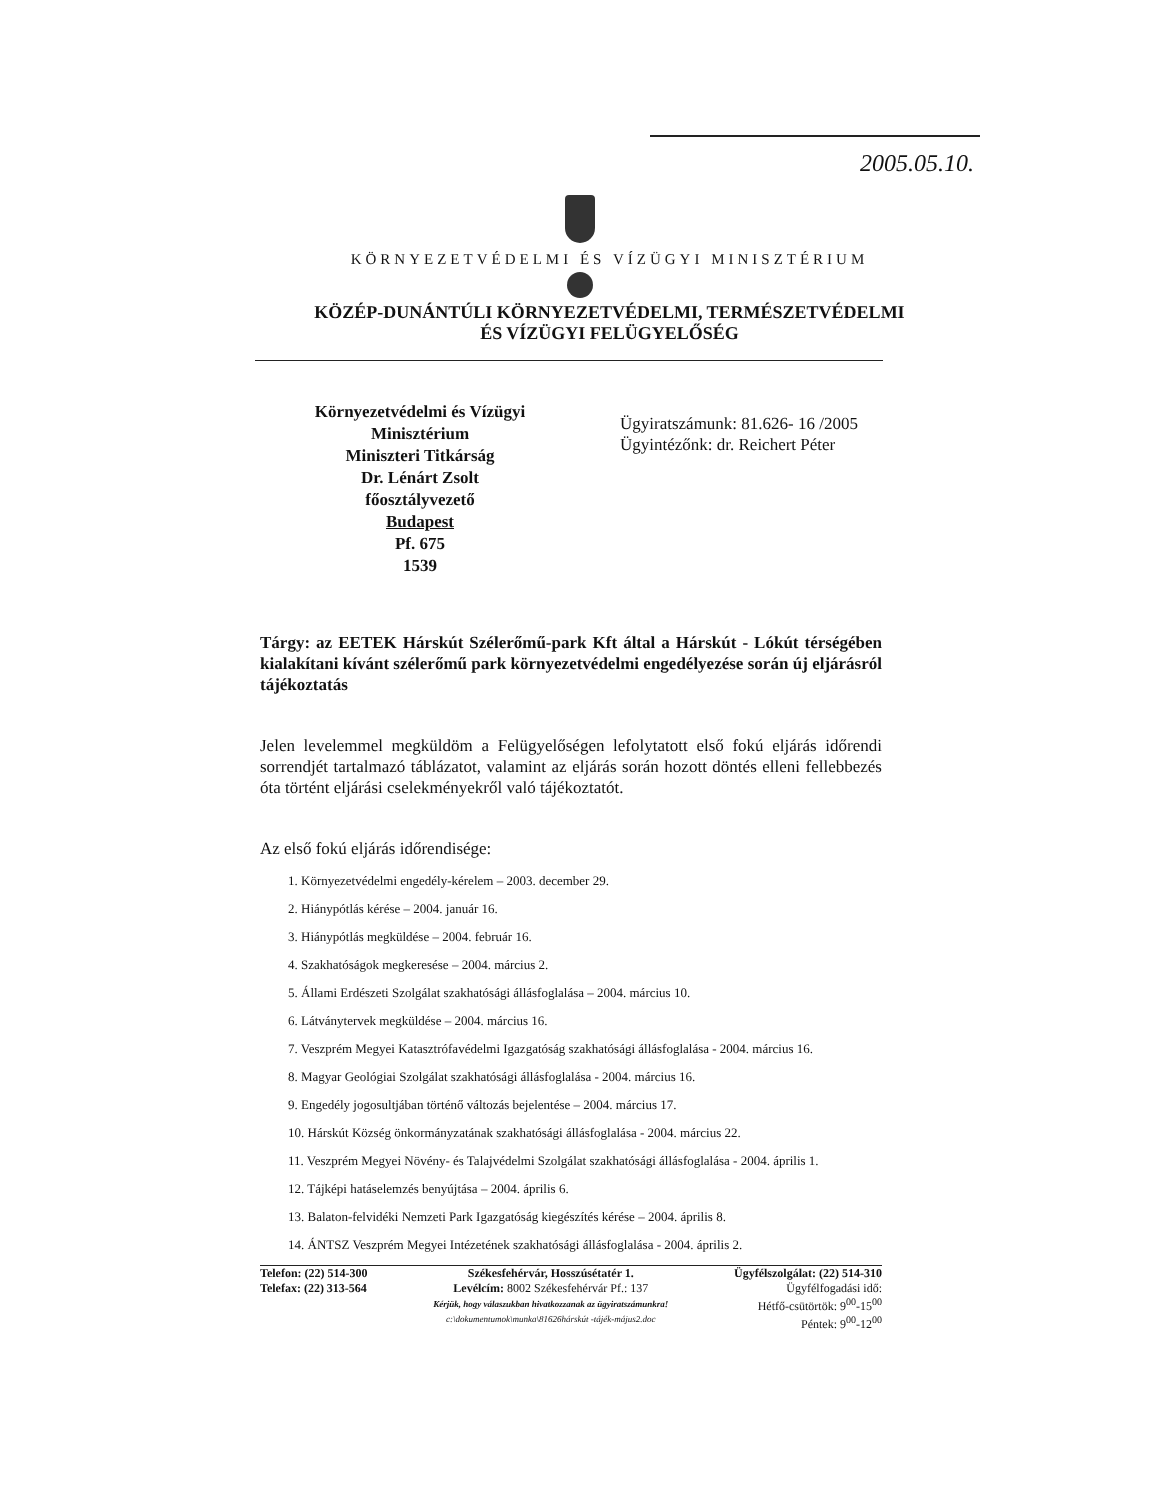2005.05.10.
KÖRNYEZETVÉDELMI ÉS VÍZÜGYI MINISZTÉRIUM
KÖZÉP-DUNÁNTÚLI KÖRNYEZETVÉDELMI, TERMÉSZETVÉDELMI
ÉS VÍZÜGYI FELÜGYELŐSÉG
Környezetvédelmi és Vízügyi
Minisztérium
Miniszteri Titkárság
Dr. Lénárt Zsolt
főosztályvezető
Budapest
Pf. 675
1539
Ügyiratszámunk: 81.626- 16 /2005
Ügyintézőnk: dr. Reichert Péter
Tárgy: az EETEK Hárskút Szélerőmű-park Kft által a Hárskút - Lókút térségében kialakítani kívánt szélerőmű park környezetvédelmi engedélyezése során új eljárásról tájékoztatás
Jelen levelemmel megküldöm a Felügyelőségen lefolytatott első fokú eljárás időrendi sorrendjét tartalmazó táblázatot, valamint az eljárás során hozott döntés elleni fellebbezés óta történt eljárási cselekményekről való tájékoztatót.
Az első fokú eljárás időrendisége:
1. Környezetvédelmi engedély-kérelem – 2003. december 29.
2. Hiánypótlás kérése – 2004. január 16.
3. Hiánypótlás megküldése – 2004. február 16.
4. Szakhatóságok megkeresése – 2004. március 2.
5. Állami Erdészeti Szolgálat szakhatósági állásfoglalása – 2004. március 10.
6. Látványtervek megküldése – 2004. március 16.
7. Veszprém Megyei Katasztrófavédelmi Igazgatóság szakhatósági állásfoglalása - 2004. március 16.
8. Magyar Geológiai Szolgálat szakhatósági állásfoglalása - 2004. március 16.
9. Engedély jogosultjában történő változás bejelentése – 2004. március 17.
10. Hárskút Község önkormányzatának szakhatósági állásfoglalása - 2004. március 22.
11. Veszprém Megyei Növény- és Talajvédelmi Szolgálat szakhatósági állásfoglalása - 2004. április 1.
12. Tájképi hatáselemzés benyújtása – 2004. április 6.
13. Balaton-felvidéki Nemzeti Park Igazgatóság kiegészítés kérése – 2004. április 8.
14. ÁNTSZ Veszprém Megyei Intézetének szakhatósági állásfoglalása - 2004. április 2.
Telefon: (22) 514-300
Telefax: (22) 313-564
Székesfehérvár, Hosszúsétatér 1.
Levélcím: 8002 Székesfehérvár Pf.: 137
Kérjük, hogy válaszukban hivatkozzanak az ügyiratszámunkra!
c:\dokumentumok\munka\81626hárskút -tájék-május2.doc
Ügyfélszolgálat: (22) 514-310
Ügyfélfogadási idő:
Hétfő-csütörtök: 9<sup>00</sup>-15<sup>00</sup>
Péntek: 9<sup>00</sup>-12<sup>00</sup>